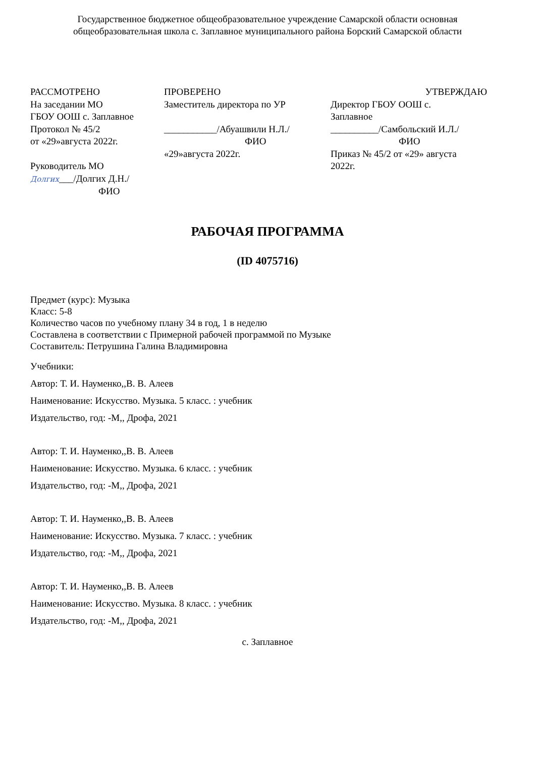Государственное бюджетное общеобразовательное учреждение Самарской области основная
общеобразовательная школа с. Заплавное муниципального района Борский Самарской области
РАССМОТРЕНО
На заседании МО
ГБОУ ООШ с. Заплавное
Протокол № 45/2
от «29»августа 2022г.
Руководитель МО
Долгих___/Долгих Д.Н./
ФИО
ПРОВЕРЕНО
Заместитель директора по УР
___________/Абуашвили Н.Л./
ФИО
«29»августа 2022г.
УТВЕРЖДАЮ
Директор ГБОУ ООШ с.
Заплавное
__________/Самбольский И.Л./
ФИО
Приказ № 45/2 от «29» августа
2022г.
РАБОЧАЯ ПРОГРАММА
(ID 4075716)
Предмет (курс): Музыка
Класс: 5-8
Количество часов по учебному плану 34 в год, 1 в неделю
Составлена в соответствии с Примерной рабочей программой по Музыке
Составитель: Петрушина Галина Владимировна
Учебники:
Автор: Т. И. Науменко,,В. В. Алеев
Наименование: Искусство. Музыка. 5 класс. : учебник
Издательство, год: -М,, Дрофа, 2021
Автор: Т. И. Науменко,,В. В. Алеев
Наименование: Искусство. Музыка. 6 класс. : учебник
Издательство, год: -М,, Дрофа, 2021
Автор: Т. И. Науменко,,В. В. Алеев
Наименование: Искусство. Музыка. 7 класс. : учебник
Издательство, год: -М,, Дрофа, 2021
Автор: Т. И. Науменко,,В. В. Алеев
Наименование: Искусство. Музыка. 8 класс. : учебник
Издательство, год: -М,, Дрофа, 2021
с. Заплавное